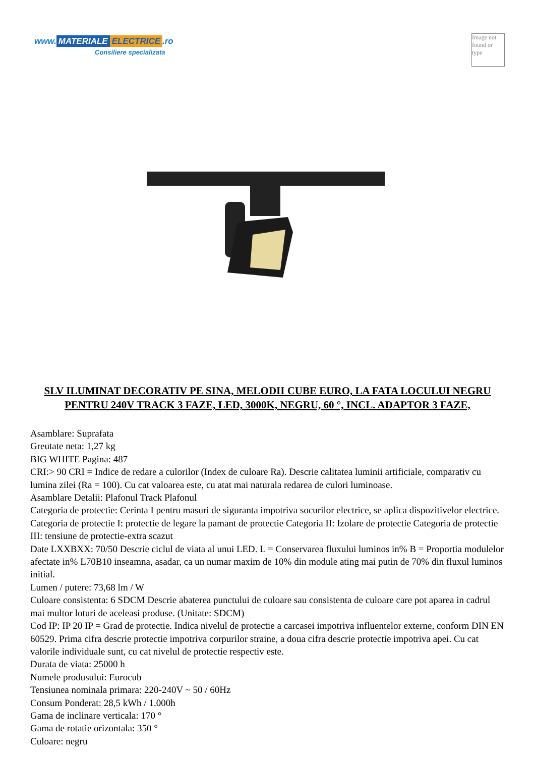www. MATERIALE ELECTRICE.ro
Consiliere specializata
Image not found or type
SLV ILUMINAT DECORATIV PE SINA, MELODII CUBE EURO, LA FATA LOCULUI NEGRU PENTRU 240V TRACK 3 FAZE, LED, 3000K, NEGRU, 60 °, INCL. ADAPTOR 3 FAZE,
Asamblare: Suprafata
Greutate neta: 1,27 kg
BIG WHITE Pagina: 487
CRI:> 90 CRI = Indice de redare a culorilor (Index de culoare Ra). Descrie calitatea luminii artificiale, comparativ cu lumina zilei (Ra = 100). Cu cat valoarea este, cu atat mai naturala redarea de culori luminoase.
Asamblare Detalii: Plafonul Track Plafonul
Categoria de protectie: Cerinta I pentru masuri de siguranta impotriva socurilor electrice, se aplica dispozitivelor electrice. Categoria de protectie I: protectie de legare la pamant de protectie Categoria II: Izolare de protectie Categoria de protectie III: tensiune de protectie-extra scazut
Date LXXBXX: 70/50 Descrie ciclul de viata al unui LED. L = Conservarea fluxului luminos in% B = Proportia modulelor afectate in% L70B10 inseamna, asadar, ca un numar maxim de 10% din module ating mai putin de 70% din fluxul luminos initial.
Lumen / putere: 73,68 lm / W
Culoare consistenta: 6 SDCM Descrie abaterea punctului de culoare sau consistenta de culoare care pot aparea in cadrul mai multor loturi de aceleasi produse. (Unitate: SDCM)
Cod IP: IP 20 IP = Grad de protectie. Indica nivelul de protectie a carcasei impotriva influentelor externe, conform DIN EN 60529. Prima cifra descrie protectie impotriva corpurilor straine, a doua cifra descrie protectie impotriva apei. Cu cat valorile individuale sunt, cu cat nivelul de protectie respectiv este.
Durata de viata: 25000 h
Numele produsului: Eurocub
Tensiunea nominala primara: 220-240V ~ 50 / 60Hz
Consum Ponderat: 28,5 kWh / 1.000h
Gama de inclinare verticala: 170 °
Gama de rotatie orizontala: 350 °
Culoare: negru